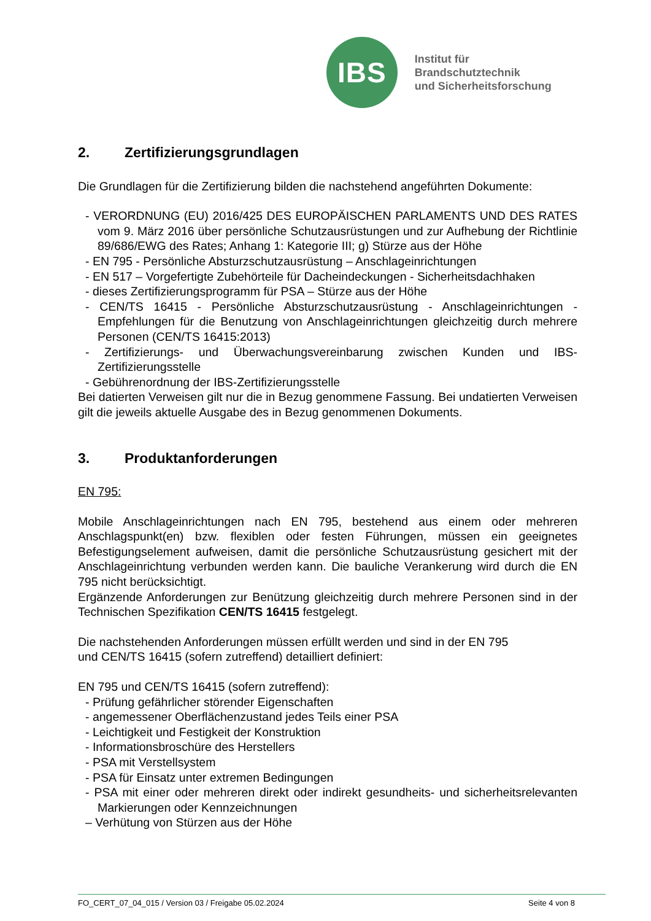IBS
Institut für Brandschutztechnik
und Sicherheitsforschung
2. Zertifizierungsgrundlagen
Die Grundlagen für die Zertifizierung bilden die nachstehend angeführten Dokumente:
- VERORDNUNG (EU) 2016/425 DES EUROPÄISCHEN PARLAMENTS UND DES RATES vom 9. März 2016 über persönliche Schutzausrüstungen und zur Aufhebung der Richtlinie 89/686/EWG des Rates; Anhang 1: Kategorie III; g) Stürze aus der Höhe
- EN 795 - Persönliche Absturzschutzausrüstung – Anschlageinrichtungen
- EN 517 – Vorgefertigte Zubehörteile für Dacheindeckungen - Sicherheitsdachhaken
- dieses Zertifizierungsprogramm für PSA – Stürze aus der Höhe
- CEN/TS 16415 - Persönliche Absturzschutzausrüstung - Anschlageinrichtungen - Empfehlungen für die Benutzung von Anschlageinrichtungen gleichzeitig durch mehrere Personen (CEN/TS 16415:2013)
- Zertifizierungs- und Überwachungsvereinbarung zwischen Kunden und IBS-Zertifizierungsstelle
- Gebührenordnung der IBS-Zertifizierungsstelle
Bei datierten Verweisen gilt nur die in Bezug genommene Fassung. Bei undatierten Verweisen gilt die jeweils aktuelle Ausgabe des in Bezug genommenen Dokuments.
3. Produktanforderungen
EN 795:
Mobile Anschlageinrichtungen nach EN 795, bestehend aus einem oder mehreren Anschlagspunkt(en) bzw. flexiblen oder festen Führungen, müssen ein geeignetes Befestigungselement aufweisen, damit die persönliche Schutzausrüstung gesichert mit der Anschlageinrichtung verbunden werden kann. Die bauliche Verankerung wird durch die EN 795 nicht berücksichtigt.
Ergänzende Anforderungen zur Benützung gleichzeitig durch mehrere Personen sind in der Technischen Spezifikation CEN/TS 16415 festgelegt.
Die nachstehenden Anforderungen müssen erfüllt werden und sind in der EN 795
und CEN/TS 16415 (sofern zutreffend) detailliert definiert:
EN 795 und CEN/TS 16415 (sofern zutreffend):
- Prüfung gefährlicher störender Eigenschaften
- angemessener Oberflächenzustand jedes Teils einer PSA
- Leichtigkeit und Festigkeit der Konstruktion
- Informationsbroschüre des Herstellers
- PSA mit Verstellsystem
- PSA für Einsatz unter extremen Bedingungen
- PSA mit einer oder mehreren direkt oder indirekt gesundheits- und sicherheitsrelevanten Markierungen oder Kennzeichnungen
– Verhütung von Stürzen aus der Höhe
FO_CERT_07_04_015 / Version 03 / Freigabe 05.02.2024 Seite 4 von 8